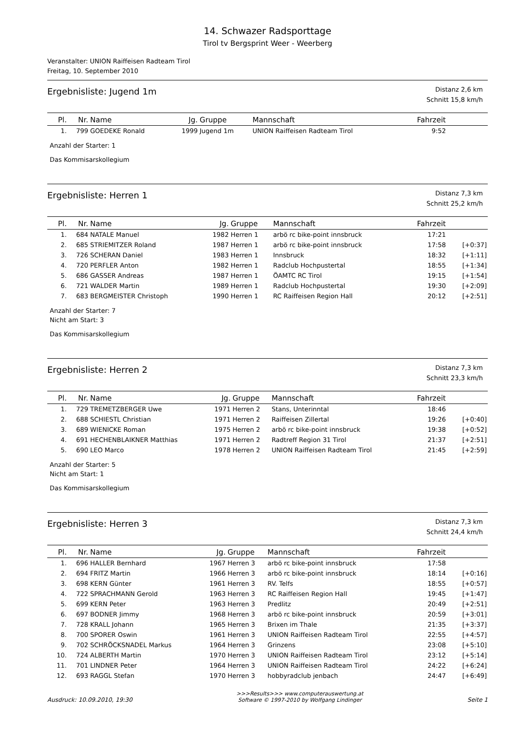14. Schwazer Radsporttage
Tirol tv Bergsprint Weer - Weerberg
Veranstalter: UNION Raiffeisen Radteam Tirol
Freitag, 10. September 2010
Ergebnisliste: Jugend 1m
Distanz 2,6 km
Schnitt 15,8 km/h
| Pl. | Nr. | Name | Jg. | Gruppe | Mannschaft | Fahrzeit | |
| --- | --- | --- | --- | --- | --- | --- | --- |
| 1. | 799 | GOEDEKE Ronald | 1999 | Jugend 1m | UNION Raiffeisen Radteam Tirol | 9:52 | |
Anzahl der Starter: 1
Das Kommisarskollegium
Ergebnisliste: Herren 1
Distanz 7,3 km
Schnitt 25,2 km/h
| Pl. | Nr. | Name | Jg. | Gruppe | Mannschaft | Fahrzeit | |
| --- | --- | --- | --- | --- | --- | --- | --- |
| 1. | 684 | NATALE Manuel | 1982 | Herren 1 | arbö rc bike-point innsbruck | 17:21 | |
| 2. | 685 | STRIEMITZER Roland | 1987 | Herren 1 | arbö rc bike-point innsbruck | 17:58 | [+0:37] |
| 3. | 726 | SCHERAN Daniel | 1983 | Herren 1 | Innsbruck | 18:32 | [+1:11] |
| 4. | 720 | PERFLER Anton | 1982 | Herren 1 | Radclub Hochpustertal | 18:55 | [+1:34] |
| 5. | 686 | GASSER Andreas | 1987 | Herren 1 | ÖAMTC RC Tirol | 19:15 | [+1:54] |
| 6. | 721 | WALDER Martin | 1989 | Herren 1 | Radclub Hochpustertal | 19:30 | [+2:09] |
| 7. | 683 | BERGMEISTER Christoph | 1990 | Herren 1 | RC Raiffeisen Region Hall | 20:12 | [+2:51] |
Anzahl der Starter: 7
Nicht am Start: 3
Das Kommisarskollegium
Ergebnisliste: Herren 2
Distanz 7,3 km
Schnitt 23,3 km/h
| Pl. | Nr. | Name | Jg. | Gruppe | Mannschaft | Fahrzeit | |
| --- | --- | --- | --- | --- | --- | --- | --- |
| 1. | 729 | TREMETZBERGER Uwe | 1971 | Herren 2 | Stans, Unterinntal | 18:46 | |
| 2. | 688 | SCHIESTL Christian | 1971 | Herren 2 | Raiffeisen Zillertal | 19:26 | [+0:40] |
| 3. | 689 | WIENICKE Roman | 1975 | Herren 2 | arbö rc bike-point innsbruck | 19:38 | [+0:52] |
| 4. | 691 | HECHENBLAIKNER Matthias | 1971 | Herren 2 | Radtreff Region 31 Tirol | 21:37 | [+2:51] |
| 5. | 690 | LEO Marco | 1978 | Herren 2 | UNION Raiffeisen Radteam Tirol | 21:45 | [+2:59] |
Anzahl der Starter: 5
Nicht am Start: 1
Das Kommisarskollegium
Ergebnisliste: Herren 3
Distanz 7,3 km
Schnitt 24,4 km/h
| Pl. | Nr. | Name | Jg. | Gruppe | Mannschaft | Fahrzeit | |
| --- | --- | --- | --- | --- | --- | --- | --- |
| 1. | 696 | HALLER Bernhard | 1967 | Herren 3 | arbö rc bike-point innsbruck | 17:58 | |
| 2. | 694 | FRITZ Martin | 1966 | Herren 3 | arbö rc bike-point innsbruck | 18:14 | [+0:16] |
| 3. | 698 | KERN Günter | 1961 | Herren 3 | RV. Telfs | 18:55 | [+0:57] |
| 4. | 722 | SPRACHMANN Gerold | 1963 | Herren 3 | RC Raiffeisen Region Hall | 19:45 | [+1:47] |
| 5. | 699 | KERN Peter | 1963 | Herren 3 | Predlitz | 20:49 | [+2:51] |
| 6. | 697 | BODNER Jimmy | 1968 | Herren 3 | arbö rc bike-point innsbruck | 20:59 | [+3:01] |
| 7. | 728 | KRALL Johann | 1965 | Herren 3 | Brixen im Thale | 21:35 | [+3:37] |
| 8. | 700 | SPORER Oswin | 1961 | Herren 3 | UNION Raiffeisen Radteam Tirol | 22:55 | [+4:57] |
| 9. | 702 | SCHRÖCKSNADEL Markus | 1964 | Herren 3 | Grinzens | 23:08 | [+5:10] |
| 10. | 724 | ALBERTH Martin | 1970 | Herren 3 | UNION Raiffeisen Radteam Tirol | 23:12 | [+5:14] |
| 11. | 701 | LINDNER Peter | 1964 | Herren 3 | UNION Raiffeisen Radteam Tirol | 24:22 | [+6:24] |
| 12. | 693 | RAGGL Stefan | 1970 | Herren 3 | hobbyradclub jenbach | 24:47 | [+6:49] |
Ausdruck: 10.09.2010, 19:30
>>>Results>>> www.computerauswertung.at
Software © 1997-2010 by Wolfgang Lindinger
Seite 1